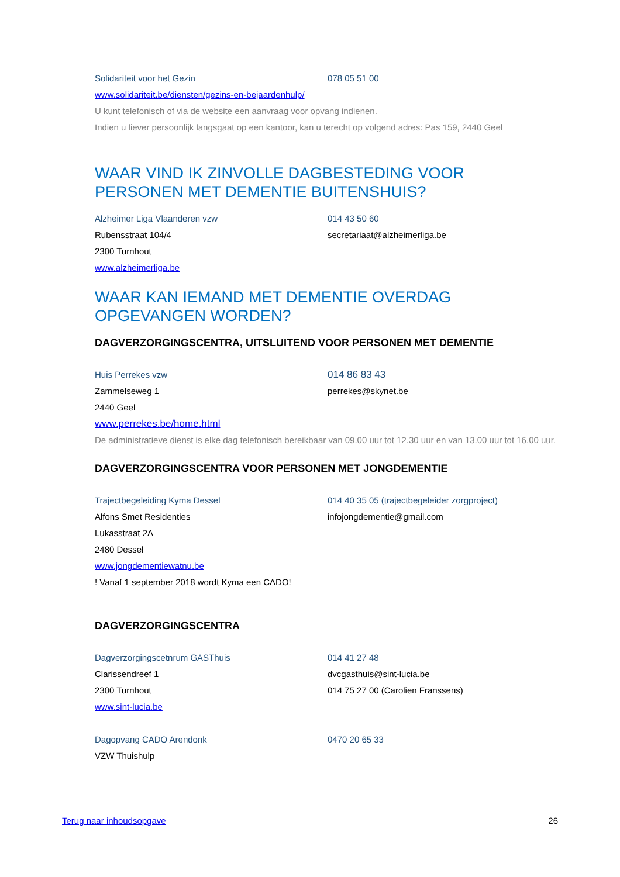Solidariteit voor het Gezin 078 05 51 00
www.solidariteit.be/diensten/gezins-en-bejaardenhulp/
U kunt telefonisch of via de website een aanvraag voor opvang indienen.
Indien u liever persoonlijk langsgaat op een kantoor, kan u terecht op volgend adres: Pas 159, 2440 Geel
WAAR VIND IK ZINVOLLE DAGBESTEDING VOOR PERSONEN MET DEMENTIE BUITENSHUIS?
Alzheimer Liga Vlaanderen vzw 014 43 50 60
Rubensstraat 104/4 secretariaat@alzheimerliga.be
2300 Turnhout
www.alzheimerliga.be
WAAR KAN IEMAND MET DEMENTIE OVERDAG OPGEVANGEN WORDEN?
DAGVERZORGINGSCENTRA, UITSLUITEND VOOR PERSONEN MET DEMENTIE
Huis Perrekes vzw 014 86 83 43
Zammelseweg 1 perrekes@skynet.be
2440 Geel
www.perrekes.be/home.html
De administratieve dienst is elke dag telefonisch bereikbaar van 09.00 uur tot 12.30 uur en van 13.00 uur tot 16.00 uur.
DAGVERZORGINGSCENTRA VOOR PERSONEN MET JONGDEMENTIE
Trajectbegeleiding Kyma Dessel 014 40 35 05 (trajectbegeleider zorgproject)
Alfons Smet Residenties infojongdementie@gmail.com
Lukasstraat 2A
2480 Dessel
www.jongdementiewatnu.be
! Vanaf 1 september 2018 wordt Kyma een CADO!
DAGVERZORGINGSCENTRA
Dagverzorgingscetnrum GASThuis 014 41 27 48
Clarissendreef 1 dvcgasthuis@sint-lucia.be
2300 Turnhout 014 75 27 00 (Carolien Franssens)
www.sint-lucia.be
Dagopvang CADO Arendonk 0470 20 65 33
VZW Thuishulp
Terug naar inhoudsopgave 26